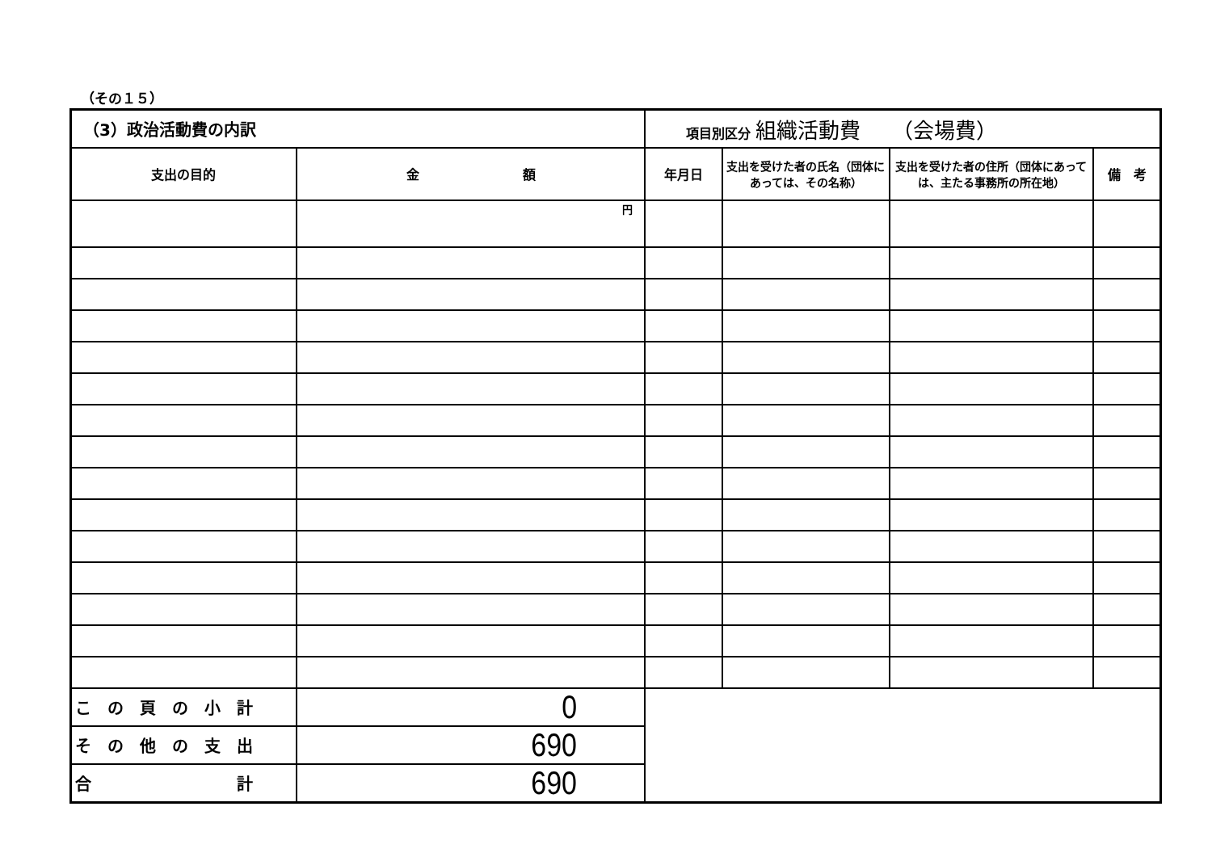（その１５）
| （3）政治活動費の内訳 | | 項目別区分 組織活動費 （会場費） | | | |
| 支出の目的 | 金 額 | 年月日 | 支出を受けた者の氏名（団体にあっては、その名称） | 支出を受けた者の住所（団体にあっては、主たる事務所の所在地） | 備 考 |
| | 円 | | | | |
| こ の 頁 の 小 計 | 0 | | | | |
| そ の 他 の 支 出 | 690 | | | | |
| 合 計 | 690 | | | | |